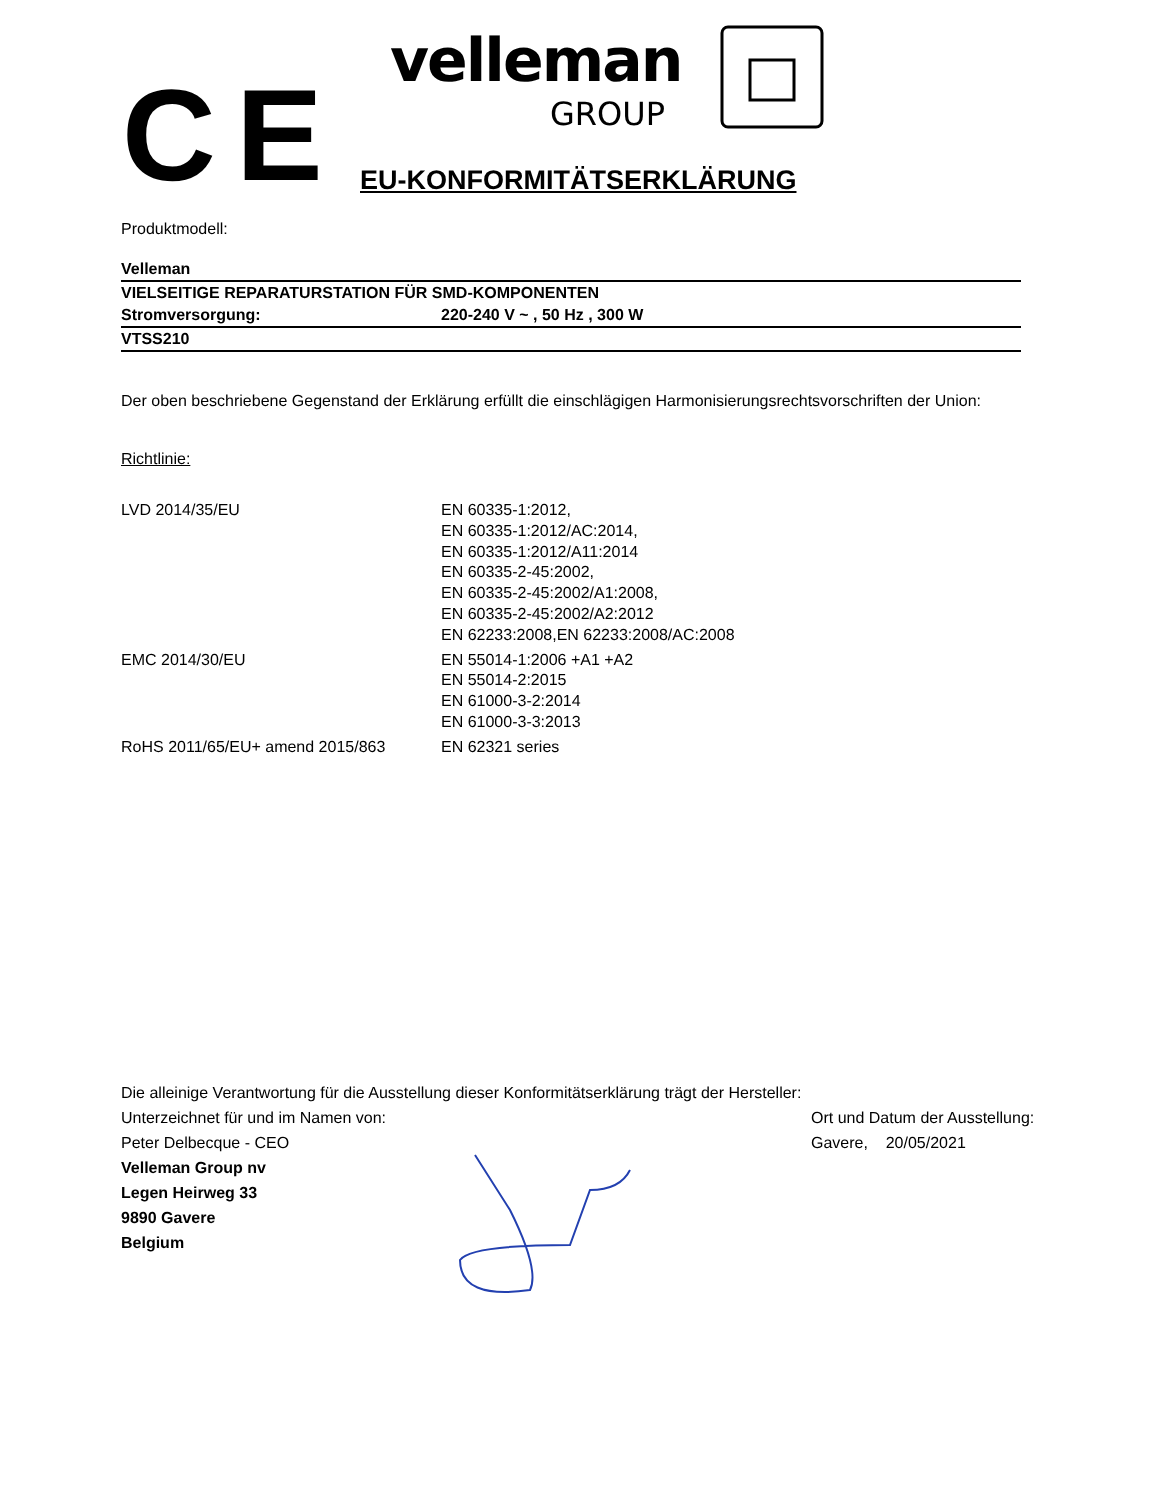CE
velleman
GROUP
EU-KONFORMITÄTSERKLÄRUNG
Produktmodell:
| Velleman | |
| VIELSEITIGE REPARATURSTATION FÜR SMD-KOMPONENTEN | |
| Stromversorgung: | 220-240 V ~ , 50 Hz , 300 W |
| VTSS210 | |
Der oben beschriebene Gegenstand der Erklärung erfüllt die einschlägigen Harmonisierungsrechtsvorschriften der Union:
Richtlinie:
| LVD 2014/35/EU | EN 60335-1:2012, EN 60335-1:2012/AC:2014, EN 60335-1:2012/A11:2014 EN 60335-2-45:2002, EN 60335-2-45:2002/A1:2008, EN 60335-2-45:2002/A2:2012 EN 62233:2008,EN 62233:2008/AC:2008 |
| EMC 2014/30/EU | EN 55014-1:2006 +A1 +A2 EN 55014-2:2015 EN 61000-3-2:2014 EN 61000-3-3:2013 |
| RoHS 2011/65/EU+ amend 2015/863 | EN 62321 series |
Die alleinige Verantwortung für die Ausstellung dieser Konformitätserklärung trägt der Hersteller:
Unterzeichnet für und im Namen von: Ort und Datum der Ausstellung:
Peter Delbecque - CEO Gavere, 20/05/2021
Velleman Group nv
Legen Heirweg 33
9890 Gavere
Belgium